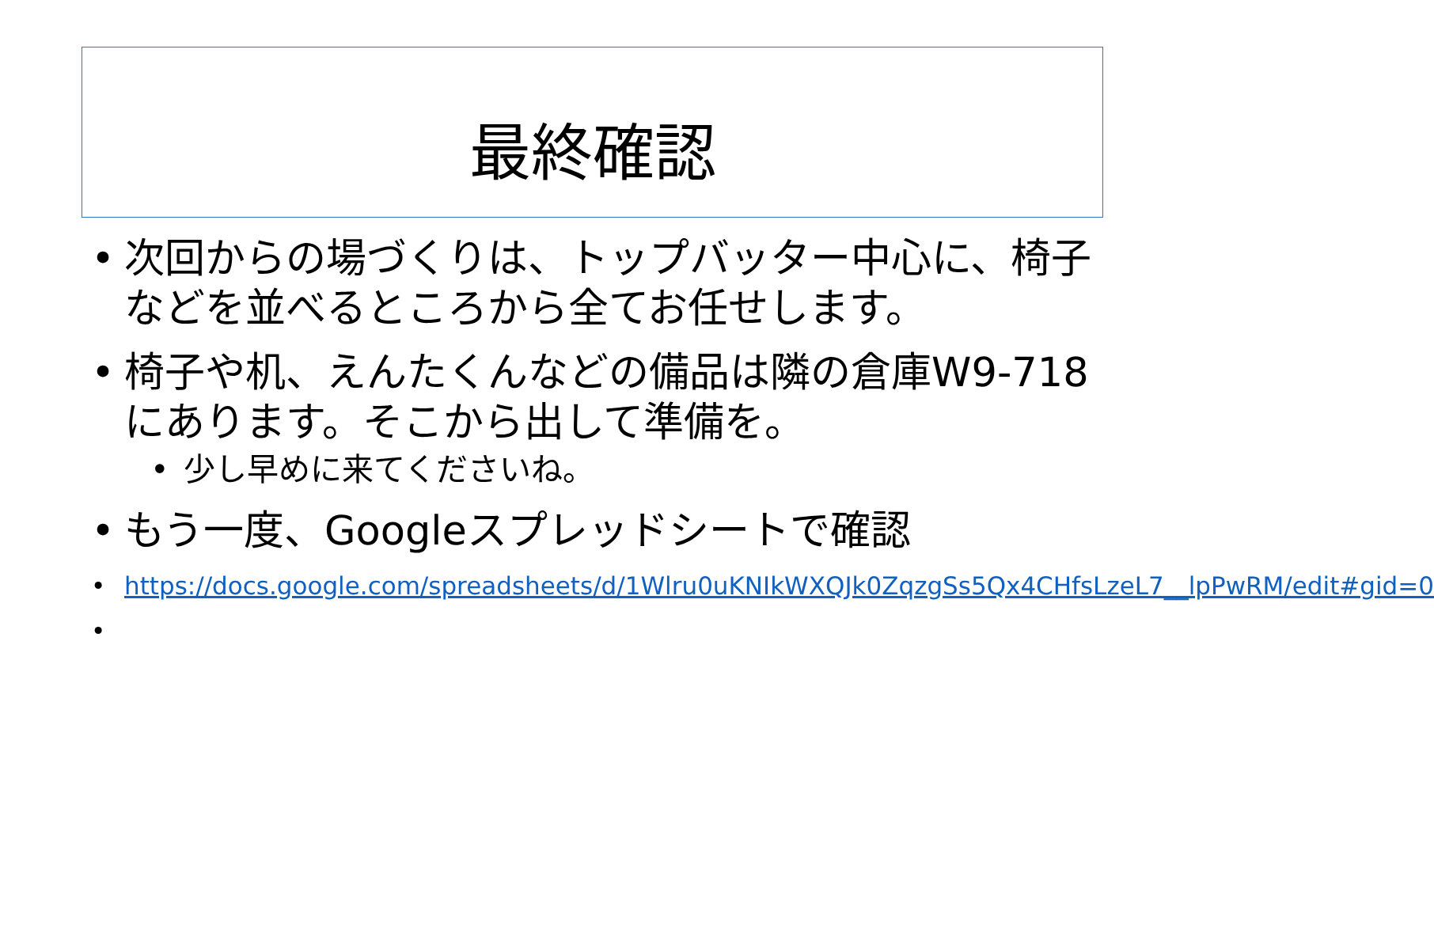最終確認
• 次回からの場づくりは、トップバッター中心に、椅子などを並べるところから全てお任せします。
• 椅子や机、えんたくんなどの備品は隣の倉庫W9-718にあります。そこから出して準備を。
• 少し早めに来てくださいね。
• もう一度、Googleスプレッドシートで確認
• https://docs.google.com/spreadsheets/d/1Wlru0uKNIkWXQJk0ZqzgSs5Qx4CHfsLzeL7__lpPwRM/edit#gid=0
•